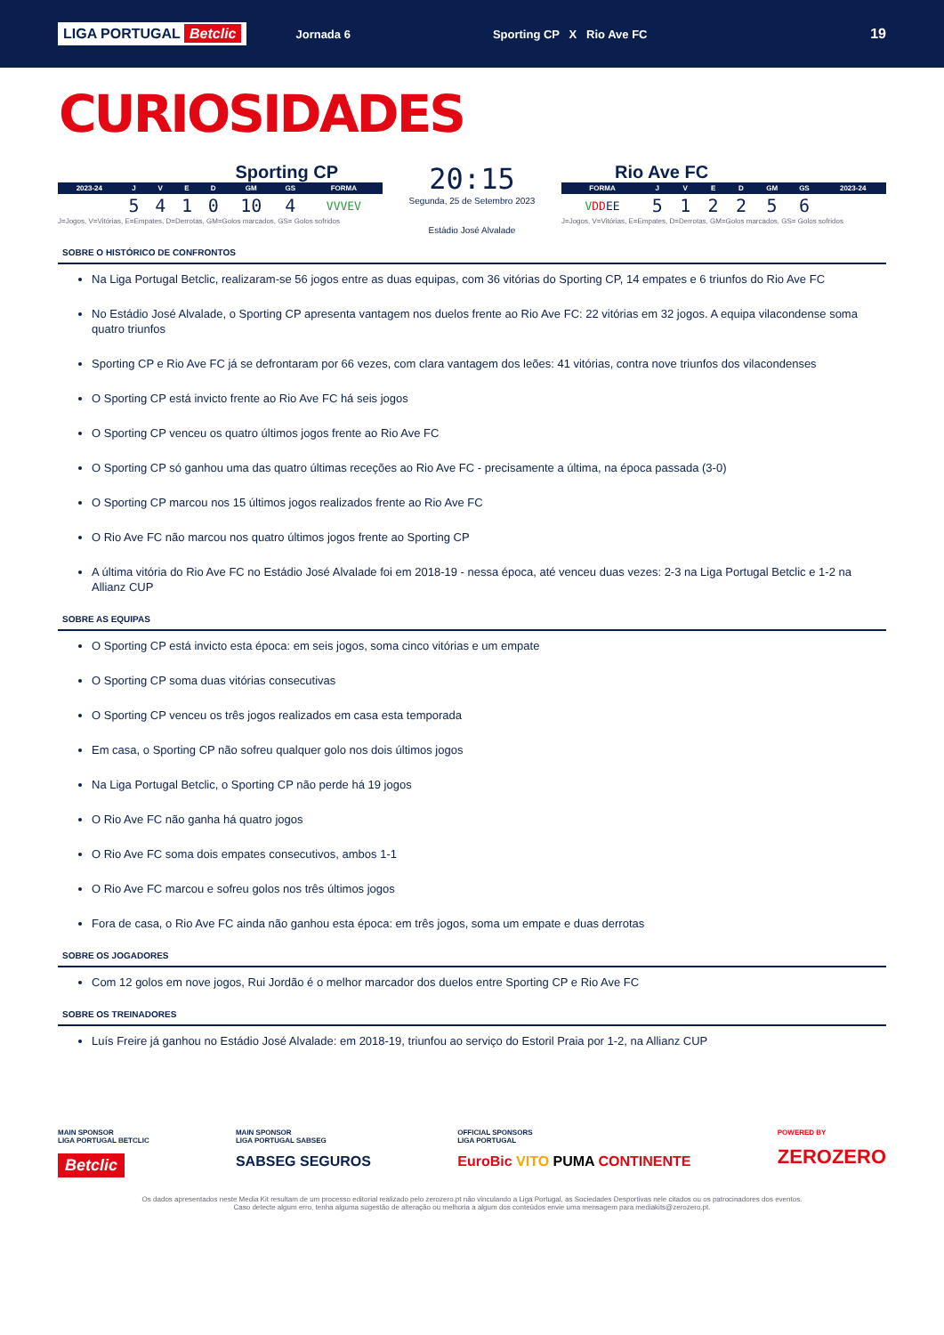LIGA PORTUGAL Betclic
Jornada 6 Sporting CP X Rio Ave FC
19
CURIOSIDADES
Sporting CP
| 2023-24 | J | V | E | D | GM | GS | FORMA |
| --- | --- | --- | --- | --- | --- | --- | --- |
| | 5 | 4 | 1 | 0 | 10 | 4 | VVVEV |
J=Jogos, V=Vitórias, E=Empates, D=Derrotas, GM=Golos marcados, GS= Golos sofridos
20:15
Segunda, 25 de Setembro 2023
Estádio José Alvalade
Rio Ave FC
| FORMA | J | V | E | D | GM | GS | 2023-24 |
| --- | --- | --- | --- | --- | --- | --- | --- |
| V DD EE | 5 | 1 | 2 | 2 | 5 | 6 | |
J=Jogos, V=Vitórias, E=Empates, D=Derrotas, GM=Golos marcados, GS= Golos sofridos
SOBRE O HISTÓRICO DE CONFRONTOS
Na Liga Portugal Betclic, realizaram-se 56 jogos entre as duas equipas, com 36 vitórias do Sporting CP, 14 empates e 6 triunfos do Rio Ave FC
No Estádio José Alvalade, o Sporting CP apresenta vantagem nos duelos frente ao Rio Ave FC: 22 vitórias em 32 jogos. A equipa vilacondense soma quatro triunfos
Sporting CP e Rio Ave FC já se defrontaram por 66 vezes, com clara vantagem dos leões: 41 vitórias, contra nove triunfos dos vilacondenses
O Sporting CP está invicto frente ao Rio Ave FC há seis jogos
O Sporting CP venceu os quatro últimos jogos frente ao Rio Ave FC
O Sporting CP só ganhou uma das quatro últimas receções ao Rio Ave FC - precisamente a última, na época passada (3-0)
O Sporting CP marcou nos 15 últimos jogos realizados frente ao Rio Ave FC
O Rio Ave FC não marcou nos quatro últimos jogos frente ao Sporting CP
A última vitória do Rio Ave FC no Estádio José Alvalade foi em 2018-19 - nessa época, até venceu duas vezes: 2-3 na Liga Portugal Betclic e 1-2 na Allianz CUP
SOBRE AS EQUIPAS
O Sporting CP está invicto esta época: em seis jogos, soma cinco vitórias e um empate
O Sporting CP soma duas vitórias consecutivas
O Sporting CP venceu os três jogos realizados em casa esta temporada
Em casa, o Sporting CP não sofreu qualquer golo nos dois últimos jogos
Na Liga Portugal Betclic, o Sporting CP não perde há 19 jogos
O Rio Ave FC não ganha há quatro jogos
O Rio Ave FC soma dois empates consecutivos, ambos 1-1
O Rio Ave FC marcou e sofreu golos nos três últimos jogos
Fora de casa, o Rio Ave FC ainda não ganhou esta época: em três jogos, soma um empate e duas derrotas
SOBRE OS JOGADORES
Com 12 golos em nove jogos, Rui Jordão é o melhor marcador dos duelos entre Sporting CP e Rio Ave FC
SOBRE OS TREINADORES
Luís Freire já ganhou no Estádio José Alvalade: em 2018-19, triunfou ao serviço do Estoril Praia por 1-2, na Allianz CUP
MAIN SPONSOR
LIGA PORTUGAL BETCLIC
Betclic
MAIN SPONSOR
LIGA PORTUGAL SABSEG
SABSEG SEGUROS
OFFICIAL SPONSORS
LIGA PORTUGAL
EuroBic VITO PUMA CONTINENTE
POWERED BY
ZEROZERO
Os dados apresentados neste Media Kit resultam de um processo editorial realizado pelo zerozero.pt não vinculando a Liga Portugal, as Sociedades Desportivas nele citados ou os patrocinadores dos eventos.
Caso detecte algum erro, tenha alguma sugestão de alteração ou melhoria a algum dos conteúdos envie uma mensagem para mediakits@zerozero.pt.